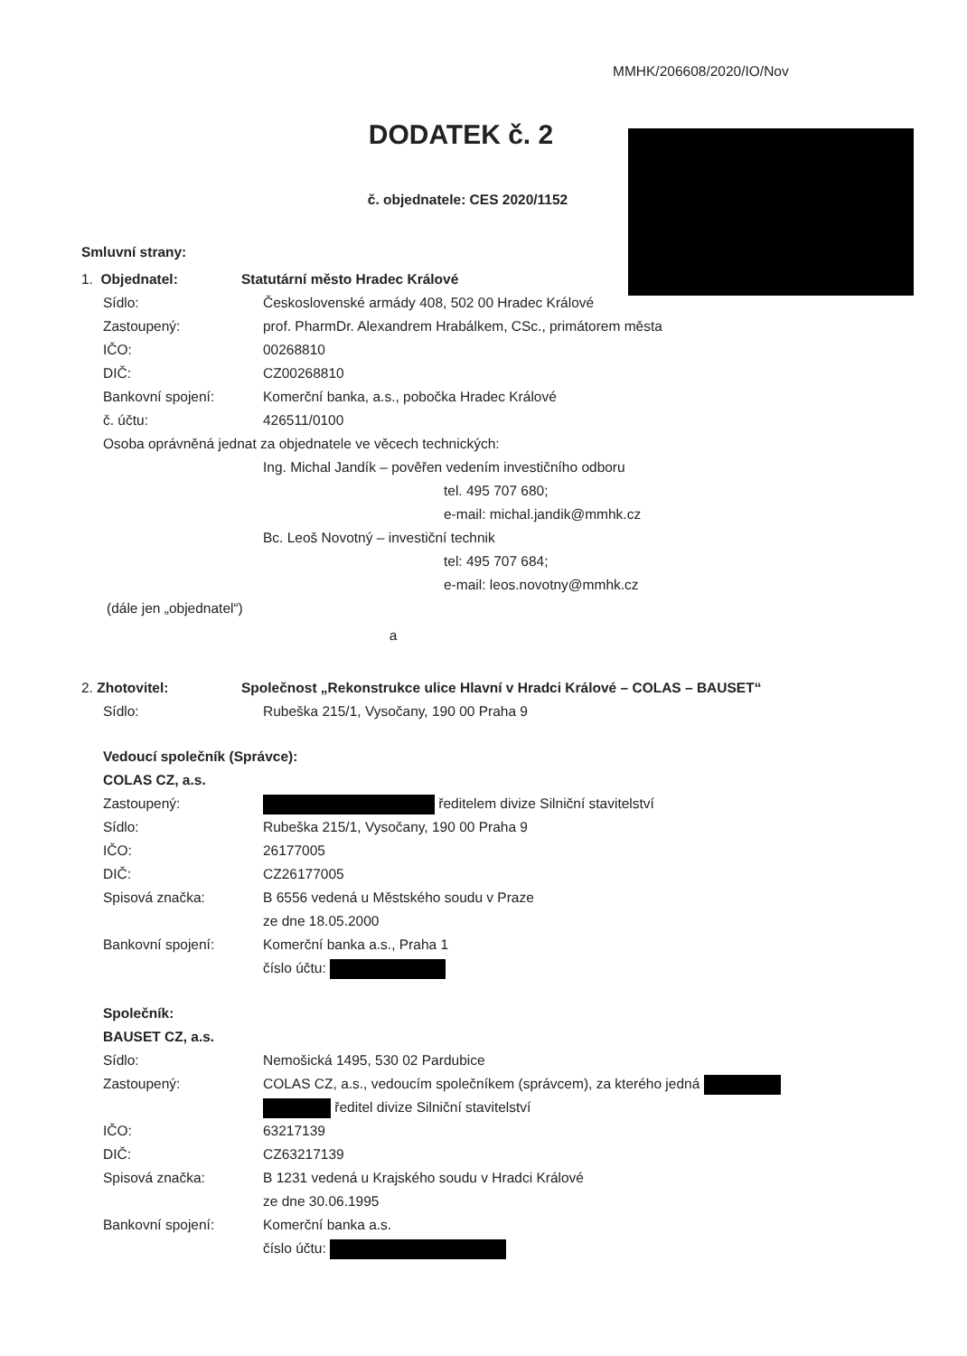MMHK/206608/2020/IO/Nov
DODATEK č. 2
č. objednatele: CES 2020/1152
Smluvní strany:
1. Objednatel: Statutární město Hradec Králové
Sídlo: Československé armády 408, 502 00 Hradec Králové
Zastoupený: prof. PharmDr. Alexandrem Hrabálkem, CSc., primátorem města
IČO: 00268810
DIČ: CZ00268810
Bankovní spojení: Komerční banka, a.s., pobočka Hradec Králové
č. účtu: 426511/0100
Osoba oprávněná jednat za objednatele ve věcech technických:
Ing. Michal Jandík – pověřen vedením investičního odboru
tel. 495 707 680;
e-mail: michal.jandik@mmhk.cz
Bc. Leoš Novotný – investiční technik
tel: 495 707 684;
e-mail: leos.novotny@mmhk.cz
(dále jen „objednatel“)
a
2. Zhotovitel: Společnost „Rekonstrukce ulice Hlavní v Hradci Králové – COLAS – BAUSET“
Sídlo: Rubeška 215/1, Vysočany, 190 00 Praha 9
Vedoucí společník (Správce):
COLAS CZ, a.s.
Zastoupený: ředitelem divize Silniční stavitelství
Sídlo: Rubeška 215/1, Vysočany, 190 00 Praha 9
IČO: 26177005
DIČ: CZ26177005
Spisová značka: B 6556 vedená u Městského soudu v Praze
ze dne 18.05.2000
Bankovní spojení: Komerční banka a.s., Praha 1
číslo účtu:
Společník:
BAUSET CZ, a.s.
Sídlo: Nemošická 1495, 530 02 Pardubice
Zastoupený: COLAS CZ, a.s., vedoucím společníkem (správcem), za kterého jedná
ředitel divize Silniční stavitelství
IČO: 63217139
DIČ: CZ63217139
Spisová značka: B 1231 vedená u Krajského soudu v Hradci Králové
ze dne 30.06.1995
Bankovní spojení: Komerční banka a.s.
číslo účtu: